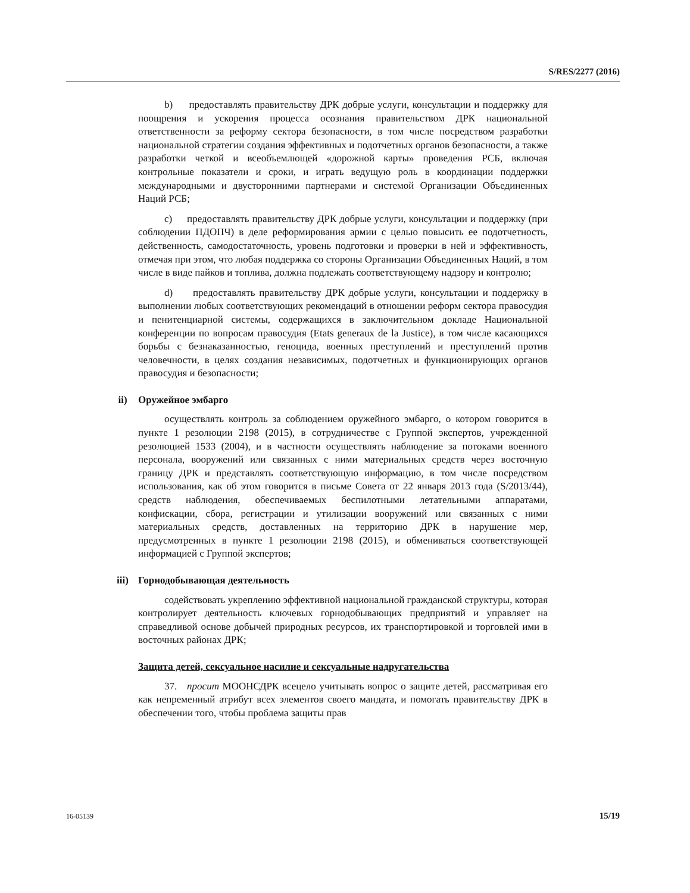S/RES/2277 (2016)
b) предоставлять правительству ДРК добрые услуги, консультации и поддержку для поощрения и ускорения процесса осознания правительством ДРК национальной ответственности за реформу сектора безопасности, в том числе посредством разработки национальной стратегии создания эффективных и подотчетных органов безопасности, а также разработки четкой и всеобъемлющей «дорожной карты» проведения РСБ, включая контрольные показатели и сроки, и играть ведущую роль в координации поддержки международными и двусторонними партнерами и системой Организации Объединенных Наций РСБ;
c) предоставлять правительству ДРК добрые услуги, консультации и поддержку (при соблюдении ПДОПЧ) в деле реформирования армии с целью повысить ее подотчетность, действенность, самодостаточность, уровень подготовки и проверки в ней и эффективность, отмечая при этом, что любая поддержка со стороны Организации Объединенных Наций, в том числе в виде пайков и топлива, должна подлежать соответствующему надзору и контролю;
d) предоставлять правительству ДРК добрые услуги, консультации и поддержку в выполнении любых соответствующих рекомендаций в отношении реформ сектора правосудия и пенитенциарной системы, содержащихся в заключительном докладе Национальной конференции по вопросам правосудия (Etats generaux de la Justice), в том числе касающихся борьбы с безнаказанностью, геноцида, военных преступлений и преступлений против человечности, в целях создания независимых, подотчетных и функционирующих органов правосудия и безопасности;
ii) Оружейное эмбарго
осуществлять контроль за соблюдением оружейного эмбарго, о котором говорится в пункте 1 резолюции 2198 (2015), в сотрудничестве с Группой экспертов, учрежденной резолюцией 1533 (2004), и в частности осуществлять наблюдение за потоками военного персонала, вооружений или связанных с ними материальных средств через восточную границу ДРК и представлять соответствующую информацию, в том числе посредством использования, как об этом говорится в письме Совета от 22 января 2013 года (S/2013/44), средств наблюдения, обеспечиваемых беспилотными летательными аппаратами, конфискации, сбора, регистрации и утилизации вооружений или связанных с ними материальных средств, доставленных на территорию ДРК в нарушение мер, предусмотренных в пункте 1 резолюции 2198 (2015), и обмениваться соответствующей информацией с Группой экспертов;
iii) Горнодобывающая деятельность
содействовать укреплению эффективной национальной гражданской структуры, которая контролирует деятельность ключевых горнодобывающих предприятий и управляет на справедливой основе добычей природных ресурсов, их транспортировкой и торговлей ими в восточных районах ДРК;
Защита детей, сексуальное насилие и сексуальные надругательства
37. просит МООНСДРК всецело учитывать вопрос о защите детей, рассматривая его как непременный атрибут всех элементов своего мандата, и помогать правительству ДРК в обеспечении того, чтобы проблема защиты прав
16-05139 15/19